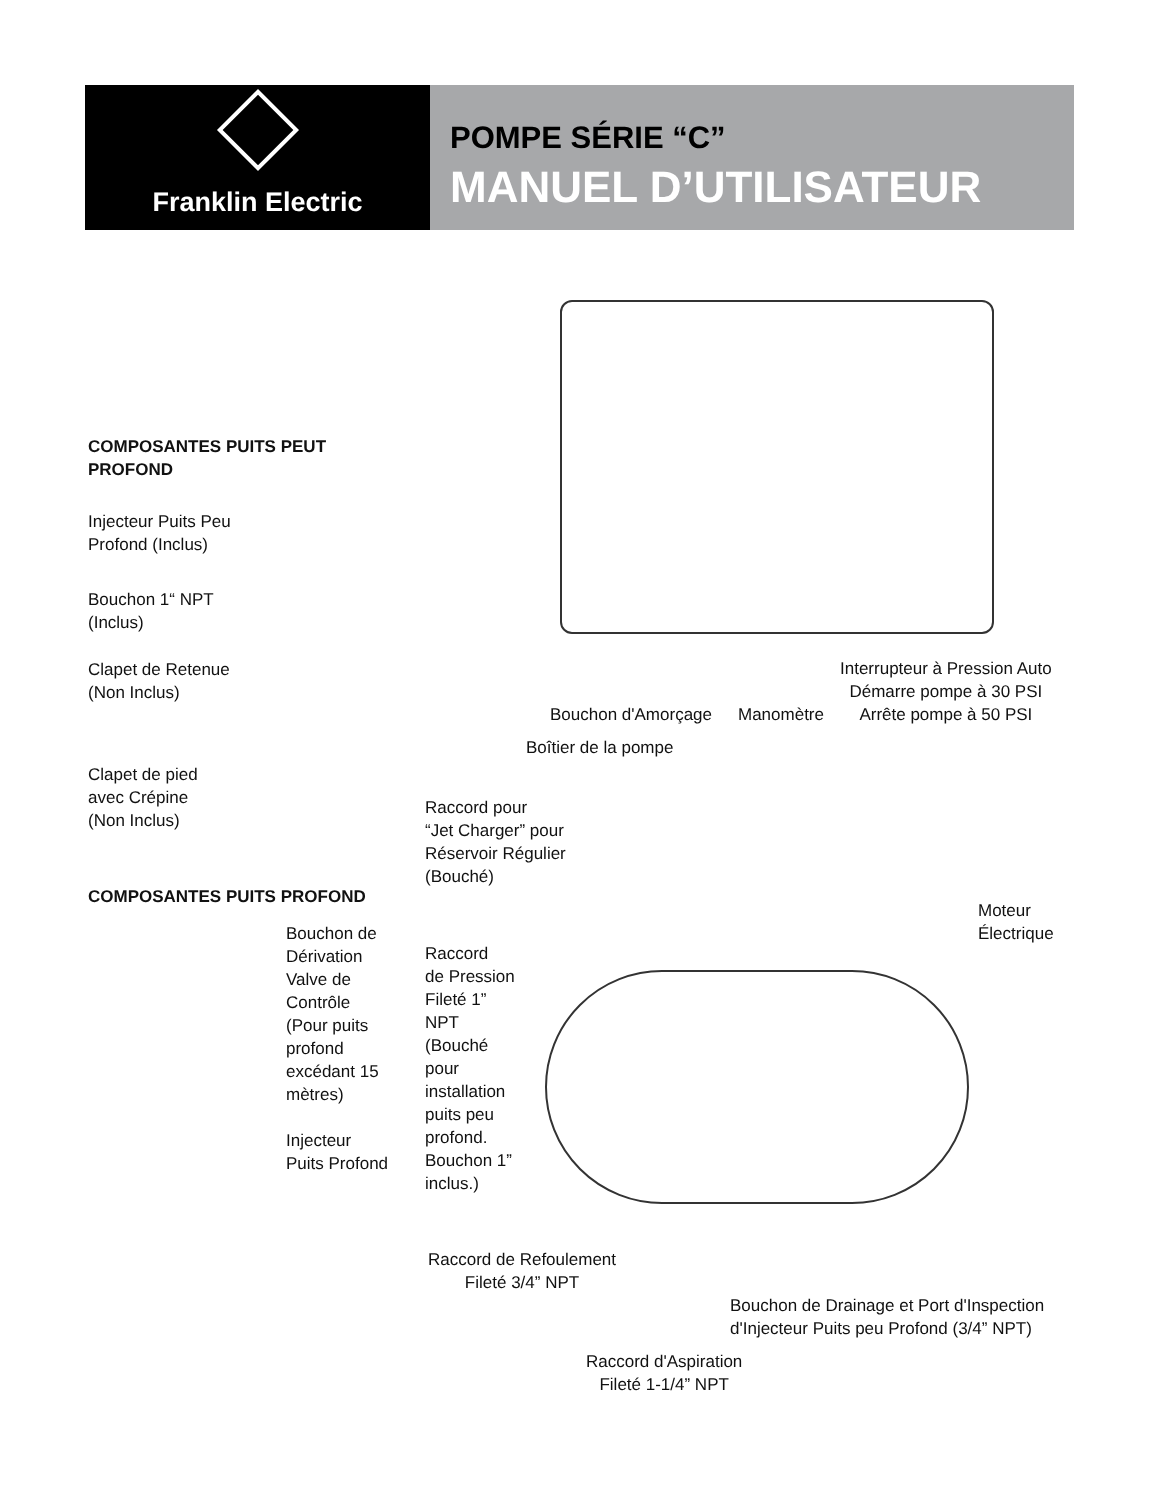Franklin Electric
POMPE SÉRIE “C”
MANUEL D’UTILISATEUR
COMPOSANTES PUITS PEUT PROFOND
Injecteur Puits Peu
Profond (Inclus)
Bouchon 1“ NPT
(Inclus)
Clapet de Retenue
(Non Inclus)
Clapet de pied
avec Crépine
(Non Inclus)
COMPOSANTES PUITS PROFOND
Bouchon de
Dérivation
Valve de
Contrôle
(Pour puits
profond
excédant 15
mètres)
Injecteur
Puits Profond
Interrupteur à Pression Auto
Démarre pompe à 30 PSI
Arrête pompe à 50 PSI
Bouchon d'Amorçage Manomètre
Boîtier de la pompe
Raccord pour
“Jet Charger” pour
Réservoir Régulier
(Bouché)
Moteur
Électrique
Raccord
de Pression
Fileté 1”
NPT
(Bouché
pour
installation
puits peu
profond.
Bouchon 1”
inclus.)
Raccord de Refoulement
Fileté 3/4” NPT
Bouchon de Drainage et Port d'Inspection
d'Injecteur Puits peu Profond (3/4” NPT)
Raccord d'Aspiration
Fileté 1-1/4” NPT